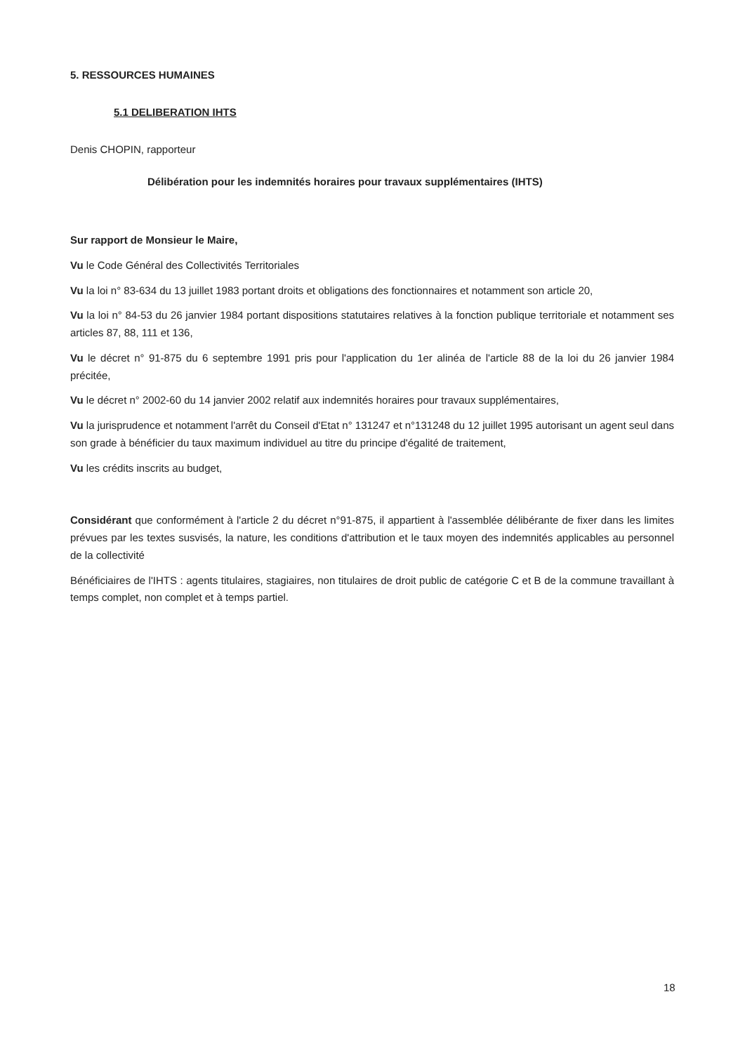5. RESSOURCES HUMAINES
5.1 DELIBERATION IHTS
Denis CHOPIN, rapporteur
Délibération pour les indemnités horaires pour travaux supplémentaires (IHTS)
Sur rapport de Monsieur le Maire,
Vu le Code Général des Collectivités Territoriales
Vu la loi n° 83-634 du 13 juillet 1983 portant droits et obligations des fonctionnaires et notamment son article 20,
Vu la loi n° 84-53 du 26 janvier 1984 portant dispositions statutaires relatives à la fonction publique territoriale et notamment ses articles 87, 88, 111 et 136,
Vu le décret n° 91-875 du 6 septembre 1991 pris pour l'application du 1er alinéa de l'article 88 de la loi du 26 janvier 1984 précitée,
Vu le décret n° 2002-60 du 14 janvier 2002 relatif aux indemnités horaires pour travaux supplémentaires,
Vu la jurisprudence et notamment l'arrêt du Conseil d'Etat n° 131247 et n°131248 du 12 juillet 1995 autorisant un agent seul dans son grade à bénéficier du taux maximum individuel au titre du principe d'égalité de traitement,
Vu les crédits inscrits au budget,
Considérant que conformément à l'article 2 du décret n°91-875, il appartient à l'assemblée délibérante de fixer dans les limites prévues par les textes susvisés, la nature, les conditions d'attribution et le taux moyen des indemnités applicables au personnel de la collectivité
Bénéficiaires de l'IHTS : agents titulaires, stagiaires, non titulaires de droit public de catégorie C et B de la commune travaillant à temps complet, non complet et à temps partiel.
18